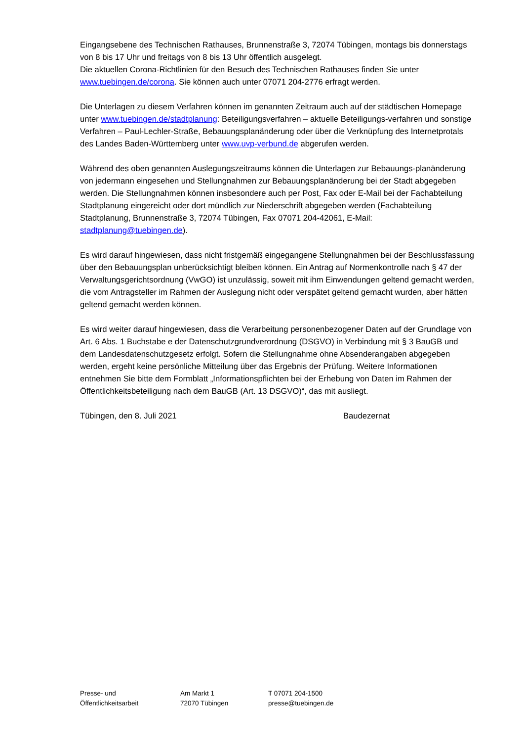Eingangsebene des Technischen Rathauses, Brunnenstraße 3, 72074 Tübingen, montags bis donnerstags von 8 bis 17 Uhr und freitags von 8 bis 13 Uhr öffentlich ausgelegt.
Die aktuellen Corona-Richtlinien für den Besuch des Technischen Rathauses finden Sie unter www.tuebingen.de/corona. Sie können auch unter 07071 204-2776 erfragt werden.
Die Unterlagen zu diesem Verfahren können im genannten Zeitraum auch auf der städtischen Homepage unter www.tuebingen.de/stadtplanung: Beteiligungsverfahren – aktuelle Beteiligungs-verfahren und sonstige Verfahren – Paul-Lechler-Straße, Bebauungsplanänderung oder über die Verknüpfung des Internetprotals des Landes Baden-Württemberg unter www.uvp-verbund.de abgerufen werden.
Während des oben genannten Auslegungszeitraums können die Unterlagen zur Bebauungs-planänderung von jedermann eingesehen und Stellungnahmen zur Bebauungsplanänderung bei der Stadt abgegeben werden. Die Stellungnahmen können insbesondere auch per Post, Fax oder E-Mail bei der Fachabteilung Stadtplanung eingereicht oder dort mündlich zur Niederschrift abgegeben werden (Fachabteilung Stadtplanung, Brunnenstraße 3, 72074 Tübingen, Fax 07071 204-42061, E-Mail: stadtplanung@tuebingen.de).
Es wird darauf hingewiesen, dass nicht fristgemäß eingegangene Stellungnahmen bei der Beschlussfassung über den Bebauungsplan unberücksichtigt bleiben können. Ein Antrag auf Normenkontrolle nach § 47 der Verwaltungsgerichtsordnung (VwGO) ist unzulässig, soweit mit ihm Einwendungen geltend gemacht werden, die vom Antragsteller im Rahmen der Auslegung nicht oder verspätet geltend gemacht wurden, aber hätten geltend gemacht werden können.
Es wird weiter darauf hingewiesen, dass die Verarbeitung personenbezogener Daten auf der Grundlage von Art. 6 Abs. 1 Buchstabe e der Datenschutzgrundverordnung (DSGVO) in Verbindung mit § 3 BauGB und dem Landesdatenschutzgesetz erfolgt. Sofern die Stellungnahme ohne Absenderangaben abgegeben werden, ergeht keine persönliche Mitteilung über das Ergebnis der Prüfung. Weitere Informationen entnehmen Sie bitte dem Formblatt „Informationspflichten bei der Erhebung von Daten im Rahmen der Öffentlichkeitsbeteiligung nach dem BauGB (Art. 13 DSGVO)“, das mit ausliegt.
Tübingen, den 8. Juli 2021 Baudezernat
Presse- und
Öffentlichkeitsarbeit
Am Markt 1
72070 Tübingen
T 07071 204-1500
presse@tuebingen.de